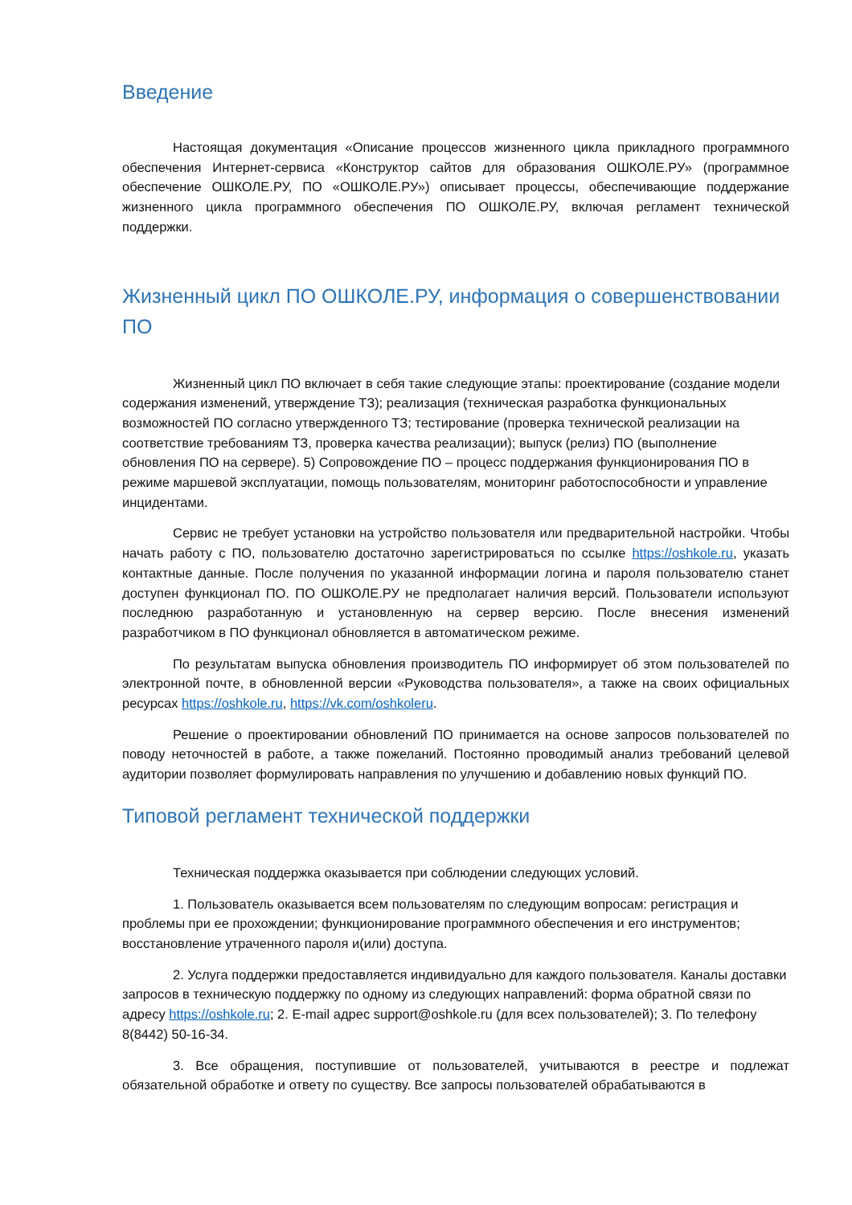Введение
Настоящая документация «Описание процессов жизненного цикла прикладного программного обеспечения Интернет-сервиса «Конструктор сайтов для образования ОШКОЛЕ.РУ» (программное обеспечение ОШКОЛЕ.РУ, ПО «ОШКОЛЕ.РУ») описывает процессы, обеспечивающие поддержание жизненного цикла программного обеспечения ПО ОШКОЛЕ.РУ, включая регламент технической поддержки.
Жизненный цикл ПО ОШКОЛЕ.РУ, информация о совершенствовании ПО
Жизненный цикл ПО включает в себя такие следующие этапы: проектирование (создание модели содержания изменений, утверждение ТЗ); реализация (техническая разработка функциональных возможностей ПО согласно утвержденного ТЗ; тестирование (проверка технической реализации на соответствие требованиям ТЗ, проверка качества реализации); выпуск (релиз) ПО (выполнение обновления ПО на сервере). 5) Сопровождение ПО – процесс поддержания функционирования ПО в режиме маршевой эксплуатации, помощь пользователям, мониторинг работоспособности и управление инцидентами.
Сервис не требует установки на устройство пользователя или предварительной настройки. Чтобы начать работу с ПО, пользователю достаточно зарегистрироваться по ссылке https://oshkole.ru, указать контактные данные. После получения по указанной информации логина и пароля пользователю станет доступен функционал ПО. ПО ОШКОЛЕ.РУ не предполагает наличия версий. Пользователи используют последнюю разработанную и установленную на сервер версию. После внесения изменений разработчиком в ПО функционал обновляется в автоматическом режиме.
По результатам выпуска обновления производитель ПО информирует об этом пользователей по электронной почте, в обновленной версии «Руководства пользователя», а также на своих официальных ресурсах https://oshkole.ru, https://vk.com/oshkoleru.
Решение о проектировании обновлений ПО принимается на основе запросов пользователей по поводу неточностей в работе, а также пожеланий. Постоянно проводимый анализ требований целевой аудитории позволяет формулировать направления по улучшению и добавлению новых функций ПО.
Типовой регламент технической поддержки
Техническая поддержка оказывается при соблюдении следующих условий.
1. Пользователь оказывается всем пользователям по следующим вопросам: регистрация и проблемы при ее прохождении; функционирование программного обеспечения и его инструментов; восстановление утраченного пароля и(или) доступа.
2. Услуга поддержки предоставляется индивидуально для каждого пользователя. Каналы доставки запросов в техническую поддержку по одному из следующих направлений: форма обратной связи по адресу https://oshkole.ru; 2. E-mail адрес support@oshkole.ru (для всех пользователей); 3. По телефону 8(8442) 50-16-34.
3. Все обращения, поступившие от пользователей, учитываются в реестре и подлежат обязательной обработке и ответу по существу. Все запросы пользователей обрабатываются в